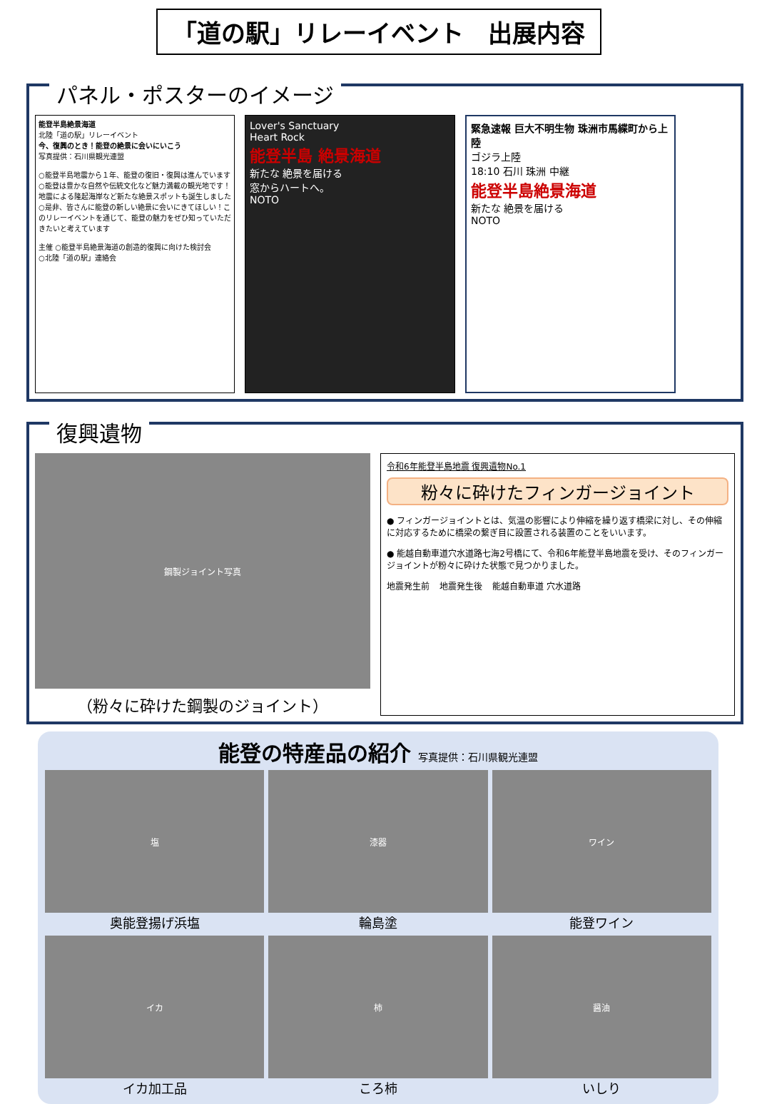「道の駅」リレーイベント　出展内容
パネル・ポスターのイメージ
能登半島絶景海道
北陸「道の駅」リレーイベント
今、復興のとき！能登の絶景に会いにいこう
写真提供：石川県観光連盟
○能登半島地震から１年、能登の復旧・復興は進んでいます
○能登は豊かな自然や伝統文化など魅力満載の観光地です！地震による隆起海岸など新たな絶景スポットも誕生しました
○是非、皆さんに能登の新しい絶景に会いにきてほしい！このリレーイベントを通じて、能登の魅力をぜひ知っていただきたいと考えています
主催 ○能登半島絶景海道の創造的復興に向けた検討会
○北陸「道の駅」連絡会
Lover's Sanctuary
Heart Rock
能登半島 絶景海道
新たな 絶景を届ける
窓からハートへ。
NOTO
緊急速報 巨大不明生物 珠洲市馬緤町から上陸
ゴジラ上陸
18:10 石川 珠洲 中継
能登半島絶景海道
新たな 絶景を届ける
NOTO
復興遺物
鋼製ジョイント写真
（粉々に砕けた鋼製のジョイント）
令和6年能登半島地震 復興遺物No.1
粉々に砕けたフィンガージョイント
● フィンガージョイントとは、気温の影響により伸縮を繰り返す橋梁に対し、その伸縮に対応するために橋梁の繋ぎ目に設置される装置のことをいいます。
● 能越自動車道穴水道路七海2号橋にて、令和6年能登半島地震を受け、そのフィンガージョイントが粉々に砕けた状態で見つかりました。
地震発生前 地震発生後 能越自動車道 穴水道路
能登の特産品の紹介 写真提供：石川県観光連盟
塩
奥能登揚げ浜塩
漆器
輪島塗
ワイン
能登ワイン
イカ
イカ加工品
柿
ころ柿
醤油
いしり